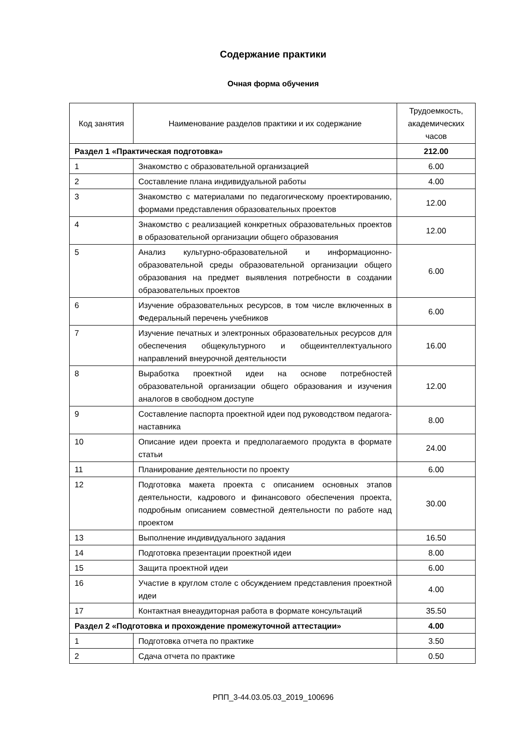Содержание практики
Очная форма обучения
| Код занятия | Наименование разделов практики и их содержание | Трудоемкость, академических часов |
| --- | --- | --- |
| Раздел 1 «Практическая подготовка» | | 212.00 |
| 1 | Знакомство с образовательной организацией | 6.00 |
| 2 | Составление плана индивидуальной работы | 4.00 |
| 3 | Знакомство с материалами по педагогическому проектированию, формами представления образовательных проектов | 12.00 |
| 4 | Знакомство с реализацией конкретных образовательных проектов в образовательной организации общего образования | 12.00 |
| 5 | Анализ культурно-образовательной и информационно-образовательной среды образовательной организации общего образования на предмет выявления потребности в создании образовательных проектов | 6.00 |
| 6 | Изучение образовательных ресурсов, в том числе включенных в Федеральный перечень учебников | 6.00 |
| 7 | Изучение печатных и электронных образовательных ресурсов для обеспечения общекультурного и общеинтеллектуального направлений внеурочной деятельности | 16.00 |
| 8 | Выработка проектной идеи на основе потребностей образовательной организации общего образования и изучения аналогов в свободном доступе | 12.00 |
| 9 | Составление паспорта проектной идеи под руководством педагога-наставника | 8.00 |
| 10 | Описание идеи проекта и предполагаемого продукта в формате статьи | 24.00 |
| 11 | Планирование деятельности по проекту | 6.00 |
| 12 | Подготовка макета проекта с описанием основных этапов деятельности, кадрового и финансового обеспечения проекта, подробным описанием совместной деятельности по работе над проектом | 30.00 |
| 13 | Выполнение индивидуального задания | 16.50 |
| 14 | Подготовка презентации проектной идеи | 8.00 |
| 15 | Защита проектной идеи | 6.00 |
| 16 | Участие в круглом столе с обсуждением представления проектной идеи | 4.00 |
| 17 | Контактная внеаудиторная работа в формате консультаций | 35.50 |
| Раздел 2 «Подготовка и прохождение промежуточной аттестации» | | 4.00 |
| 1 | Подготовка отчета по практике | 3.50 |
| 2 | Сдача отчета по практике | 0.50 |
РПП_3-44.03.05.03_2019_100696